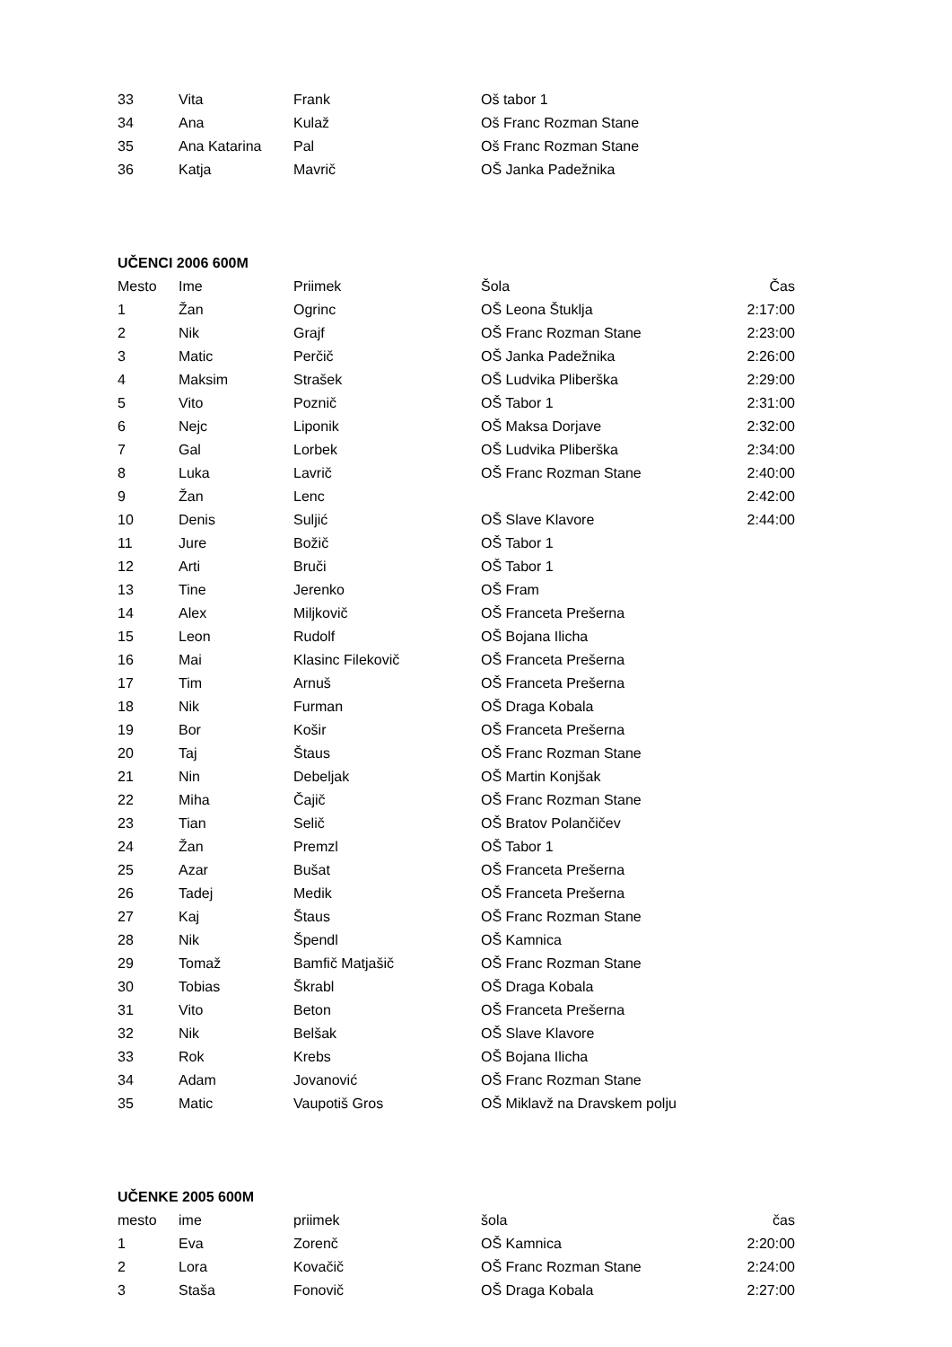| 33 | Vita | Frank | Oš tabor 1 | |
| 34 | Ana | Kulaž | Oš Franc Rozman Stane | |
| 35 | Ana Katarina | Pal | Oš Franc Rozman Stane | |
| 36 | Katja | Mavrič | OŠ Janka Padežnika | |
UČENCI 2006 600M
| Mesto | Ime | Priimek | Šola | Čas |
| --- | --- | --- | --- | --- |
| 1 | Žan | Ogrinc | OŠ Leona Štuklja | 2:17:00 |
| 2 | Nik | Grajf | OŠ Franc Rozman Stane | 2:23:00 |
| 3 | Matic | Perčič | OŠ Janka Padežnika | 2:26:00 |
| 4 | Maksim | Strašek | OŠ Ludvika Pliberška | 2:29:00 |
| 5 | Vito | Poznič | OŠ Tabor 1 | 2:31:00 |
| 6 | Nejc | Liponik | OŠ Maksa Dorjave | 2:32:00 |
| 7 | Gal | Lorbek | OŠ Ludvika Pliberška | 2:34:00 |
| 8 | Luka | Lavrič | OŠ Franc Rozman Stane | 2:40:00 |
| 9 | Žan | Lenc | | 2:42:00 |
| 10 | Denis | Suljić | OŠ Slave Klavore | 2:44:00 |
| 11 | Jure | Božič | OŠ Tabor 1 | |
| 12 | Arti | Bruči | OŠ Tabor 1 | |
| 13 | Tine | Jerenko | OŠ Fram | |
| 14 | Alex | Miljkovič | OŠ Franceta Prešerna | |
| 15 | Leon | Rudolf | OŠ Bojana Ilicha | |
| 16 | Mai | Klasinc Filekovič | OŠ Franceta Prešerna | |
| 17 | Tim | Arnuš | OŠ Franceta Prešerna | |
| 18 | Nik | Furman | OŠ Draga Kobala | |
| 19 | Bor | Košir | OŠ Franceta Prešerna | |
| 20 | Taj | Štaus | OŠ Franc Rozman Stane | |
| 21 | Nin | Debeljak | OŠ Martin Konjšak | |
| 22 | Miha | Čajič | OŠ Franc Rozman Stane | |
| 23 | Tian | Selič | OŠ Bratov Polančičev | |
| 24 | Žan | Premzl | OŠ Tabor 1 | |
| 25 | Azar | Bušat | OŠ Franceta Prešerna | |
| 26 | Tadej | Medik | OŠ Franceta Prešerna | |
| 27 | Kaj | Štaus | OŠ Franc Rozman Stane | |
| 28 | Nik | Špendl | OŠ Kamnica | |
| 29 | Tomaž | Bamfič Matjašič | OŠ Franc Rozman Stane | |
| 30 | Tobias | Škrabl | OŠ Draga Kobala | |
| 31 | Vito | Beton | OŠ Franceta Prešerna | |
| 32 | Nik | Belšak | OŠ Slave Klavore | |
| 33 | Rok | Krebs | OŠ Bojana Ilicha | |
| 34 | Adam | Jovanović | OŠ Franc Rozman Stane | |
| 35 | Matic | Vaupotiš Gros | OŠ Miklavž na Dravskem polju | |
UČENKE 2005 600M
| mesto | ime | priimek | šola | čas |
| --- | --- | --- | --- | --- |
| 1 | Eva | Zorenč | OŠ Kamnica | 2:20:00 |
| 2 | Lora | Kovačič | OŠ Franc Rozman Stane | 2:24:00 |
| 3 | Staša | Fonovič | OŠ Draga Kobala | 2:27:00 |